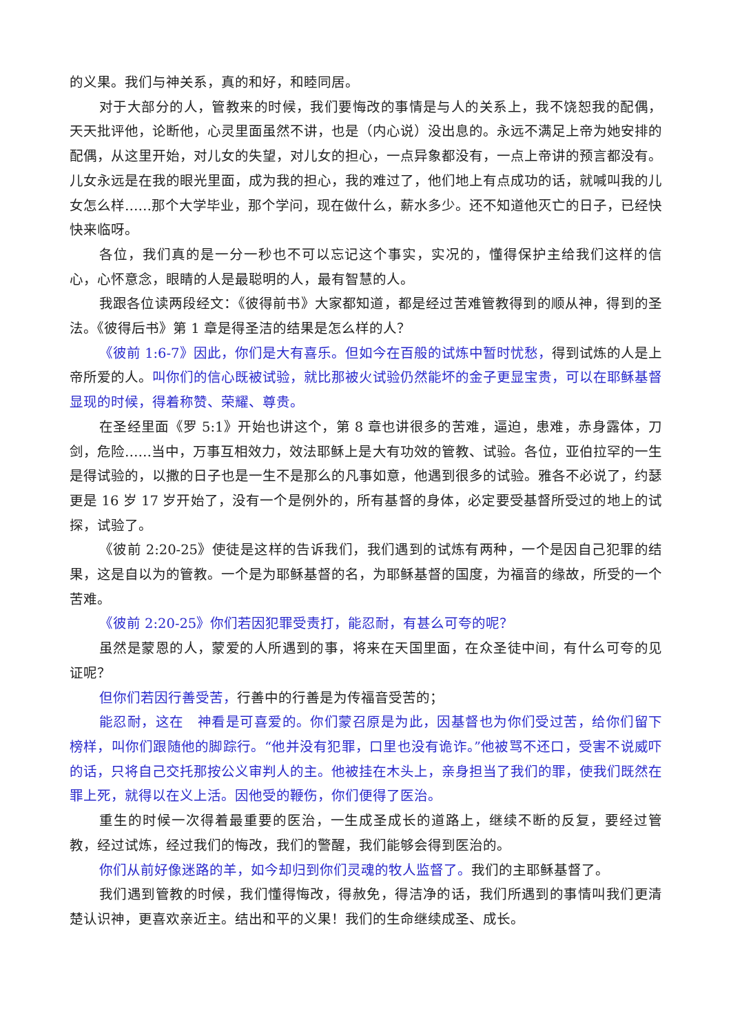的义果。我们与神关系，真的和好，和睦同居。
对于大部分的人，管教来的时候，我们要悔改的事情是与人的关系上，我不饶恕我的配偶，天天批评他，论断他，心灵里面虽然不讲，也是（内心说）没出息的。永远不满足上帝为她安排的配偶，从这里开始，对儿女的失望，对儿女的担心，一点异象都没有，一点上帝讲的预言都没有。儿女永远是在我的眼光里面，成为我的担心，我的难过了，他们地上有点成功的话，就喊叫我的儿女怎么样……那个大学毕业，那个学问，现在做什么，薪水多少。还不知道他灭亡的日子，已经快快来临呀。
各位，我们真的是一分一秒也不可以忘记这个事实，实况的，懂得保护主给我们这样的信心，心怀意念，眼睛的人是最聪明的人，最有智慧的人。
我跟各位读两段经文：《彼得前书》大家都知道，都是经过苦难管教得到的顺从神，得到的圣法。《彼得后书》第 1 章是得圣洁的结果是怎么样的人？
《彼前 1:6-7》因此，你们是大有喜乐。但如今在百般的试炼中暂时忧愁，得到试炼的人是上帝所爱的人。叫你们的信心既被试验，就比那被火试验仍然能坏的金子更显宝贵，可以在耶稣基督显现的时候，得着称赞、荣耀、尊贵。
在圣经里面《罗 5:1》开始也讲这个，第 8 章也讲很多的苦难，逼迫，患难，赤身露体，刀剑，危险……当中，万事互相效力，效法耶稣上是大有功效的管教、试验。各位，亚伯拉罕的一生是得试验的，以撒的日子也是一生不是那么的凡事如意，他遇到很多的试验。雅各不必说了，约瑟更是 16 岁 17 岁开始了，没有一个是例外的，所有基督的身体，必定要受基督所受过的地上的试探，试验了。
《彼前 2:20-25》使徒是这样的告诉我们，我们遇到的试炼有两种，一个是因自己犯罪的结果，这是自以为的管教。一个是为耶稣基督的名，为耶稣基督的国度，为福音的缘故，所受的一个苦难。
《彼前 2:20-25》你们若因犯罪受责打，能忍耐，有甚么可夸的呢？
虽然是蒙恩的人，蒙爱的人所遇到的事，将来在天国里面，在众圣徒中间，有什么可夸的见证呢？
但你们若因行善受苦，行善中的行善是为传福音受苦的；
能忍耐，这在　神看是可喜爱的。你们蒙召原是为此，因基督也为你们受过苦，给你们留下榜样，叫你们跟随他的脚踪行。“他并没有犯罪，口里也没有诡诈。”他被骂不还口，受害不说威吓的话，只将自己交托那按公义审判人的主。他被挂在木头上，亲身担当了我们的罪，使我们既然在罪上死，就得以在义上活。因他受的鞭伤，你们便得了医治。
重生的时候一次得着最重要的医治，一生成圣成长的道路上，继续不断的反复，要经过管教，经过试炼，经过我们的悔改，我们的警醒，我们能够会得到医治的。
你们从前好像迷路的羊，如今却归到你们灵魂的牧人监督了。我们的主耶稣基督了。
我们遇到管教的时候，我们懂得悔改，得赦免，得洁净的话，我们所遇到的事情叫我们更清楚认识神，更喜欢亲近主。结出和平的义果！我们的生命继续成圣、成长。